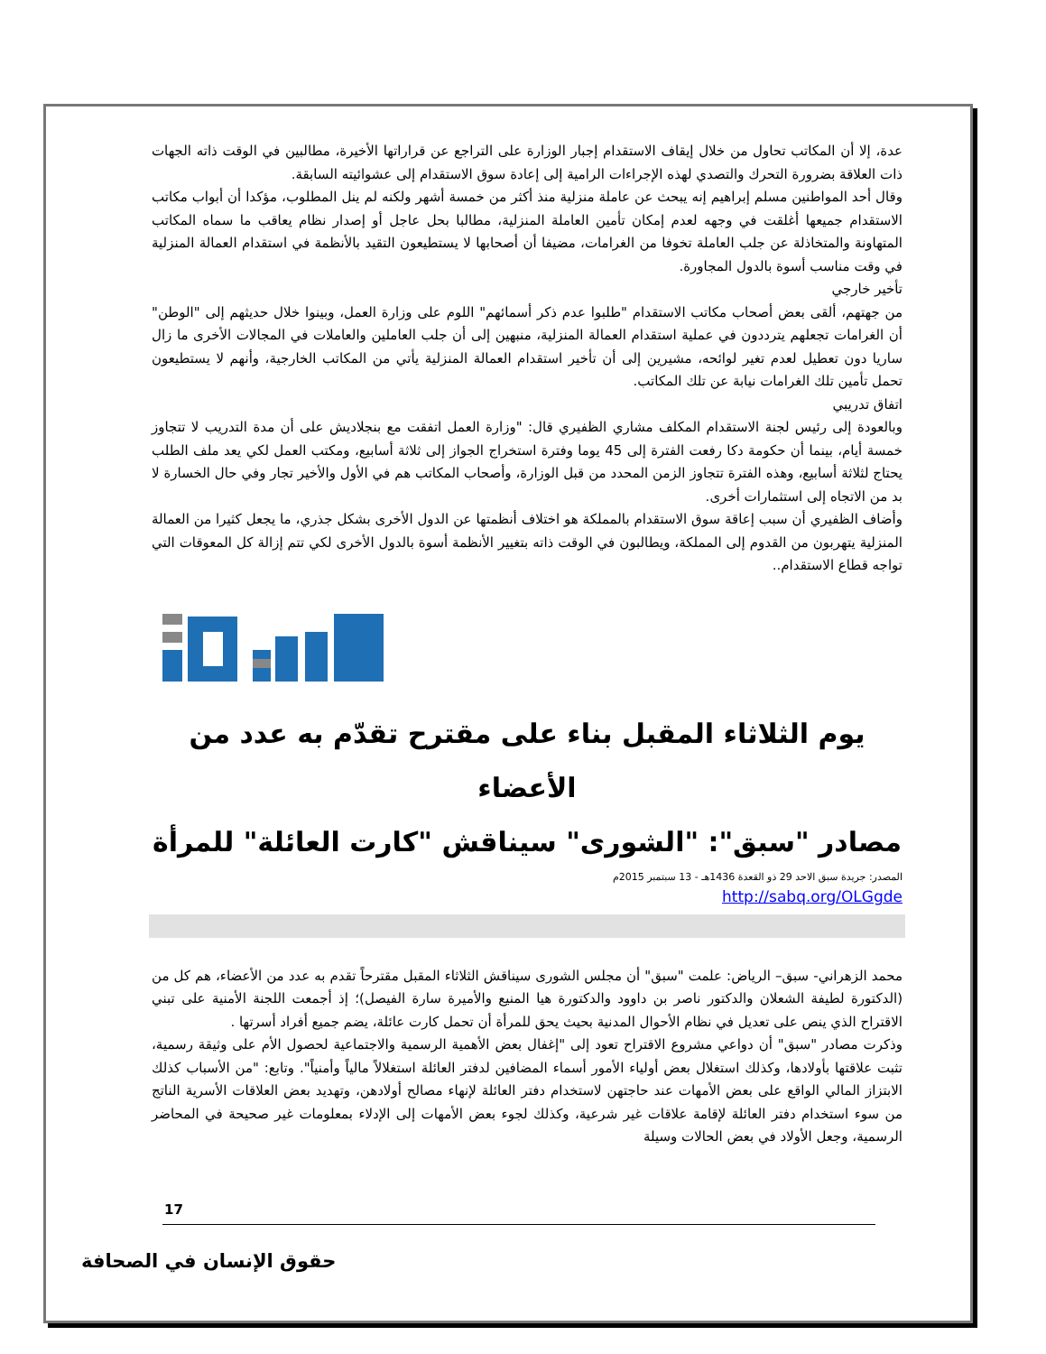عدة، إلا أن المكاتب تحاول من خلال إيقاف الاستقدام إجبار الوزارة على التراجع عن قراراتها الأخيرة، مطالبين في الوقت ذاته الجهات ذات العلاقة بضرورة التحرك والتصدي لهذه الإجراءات الرامية إلى إعادة سوق الاستقدام إلى عشوائيته السابقة.
وقال أحد المواطنين مسلم إبراهيم إنه يبحث عن عاملة منزلية منذ أكثر من خمسة أشهر ولكنه لم ينل المطلوب، مؤكدا أن أبواب مكاتب الاستقدام جميعها أغلقت في وجهه لعدم إمكان تأمين العاملة المنزلية، مطالبا بحل عاجل أو إصدار نظام يعاقب ما سماه المكاتب المتهاونة والمتخاذلة عن جلب العاملة تخوفا من الغرامات، مضيفا أن أصحابها لا يستطيعون التقيد بالأنظمة في استقدام العمالة المنزلية في وقت مناسب أسوة بالدول المجاورة.
تأخير خارجي
من جهتهم، ألقى بعض أصحاب مكاتب الاستقدام "طلبوا عدم ذكر أسمائهم" اللوم على وزارة العمل، وبينوا خلال حديثهم إلى "الوطن" أن الغرامات تجعلهم يترددون في عملية استقدام العمالة المنزلية، منبهين إلى أن جلب العاملين والعاملات في المجالات الأخرى ما زال ساريا دون تعطيل لعدم تغير لوائحه، مشيرين إلى أن تأخير استقدام العمالة المنزلية يأتي من المكاتب الخارجية، وأنهم لا يستطيعون تحمل تأمين تلك الغرامات نيابة عن تلك المكاتب.
اتفاق تدريبي
وبالعودة إلى رئيس لجنة الاستقدام المكلف مشاري الظفيري قال: "وزارة العمل اتفقت مع بنجلاديش على أن مدة التدريب لا تتجاوز خمسة أيام، بينما أن حكومة دكا رفعت الفترة إلى 45 يوما وفترة استخراج الجواز إلى ثلاثة أسابيع، ومكتب العمل لكي يعد ملف الطلب يحتاج لثلاثة أسابيع، وهذه الفترة تتجاوز الزمن المحدد من قبل الوزارة، وأصحاب المكاتب هم في الأول والأخير تجار وفي حال الخسارة لا بد من الاتجاه إلى استثمارات أخرى.
وأضاف الظفيري أن سبب إعاقة سوق الاستقدام بالمملكة هو اختلاف أنظمتها عن الدول الأخرى بشكل جذري، ما يجعل كثيرا من العمالة المنزلية يتهربون من القدوم إلى المملكة، ويطالبون في الوقت ذاته بتغيير الأنظمة أسوة بالدول الأخرى لكي تتم إزالة كل المعوقات التي تواجه قطاع الاستقدام..
يوم الثلاثاء المقبل بناء على مقترح تقدّم به عدد من الأعضاء
مصادر "سبق": "الشورى" سيناقش "كارت العائلة" للمرأة
المصدر: جريدة سبق الاحد 29 ذو القعدة 1436هـ - 13 سبتمبر 2015م
http://sabq.org/OLGgde
محمد الزهراني- سبق– الرياض: علمت "سبق" أن مجلس الشورى سيناقش الثلاثاء المقبل مقترحاً تقدم به عدد من الأعضاء، هم كل من (الدكتورة لطيفة الشعلان والدكتور ناصر بن داوود والدكتورة هيا المنيع والأميرة سارة الفيصل)؛ إذ أجمعت اللجنة الأمنية على تبني الاقتراح الذي ينص على تعديل في نظام الأحوال المدنية بحيث يحق للمرأة أن تحمل كارت عائلة، يضم جميع أفراد أسرتها .
وذكرت مصادر "سبق" أن دواعي مشروع الاقتراح تعود إلى "إغفال بعض الأهمية الرسمية والاجتماعية لحصول الأم على وثيقة رسمية، تثبت علاقتها بأولادها، وكذلك استغلال بعض أولياء الأمور أسماء المضافين لدفتر العائلة استغلالاً مالياً وأمنياً". وتابع: "من الأسباب كذلك الابتزاز المالي الواقع على بعض الأمهات عند حاجتهن لاستخدام دفتر العائلة لإنهاء مصالح أولادهن، وتهديد بعض العلاقات الأسرية الناتج من سوء استخدام دفتر العائلة لإقامة علاقات غير شرعية، وكذلك لجوء بعض الأمهات إلى الإدلاء بمعلومات غير صحيحة في المحاضر الرسمية، وجعل الأولاد في بعض الحالات وسيلة
17
حقوق الإنسان في الصحافة